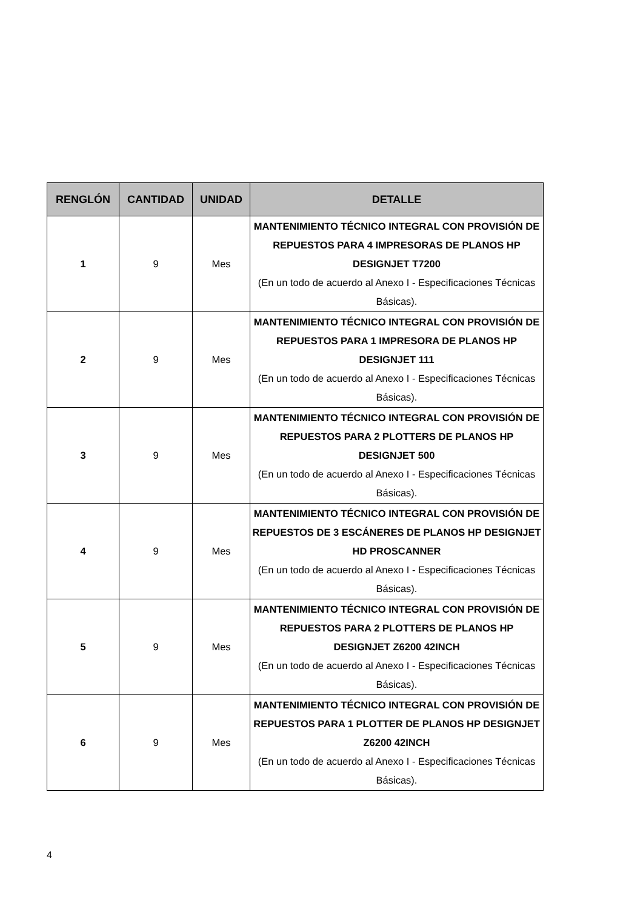| RENGLÓN | CANTIDAD | UNIDAD | DETALLE |
| --- | --- | --- | --- |
| 1 | 9 | Mes | MANTENIMIENTO TÉCNICO INTEGRAL CON PROVISIÓN DE REPUESTOS PARA 4 IMPRESORAS DE PLANOS HP DESIGNJET T7200 (En un todo de acuerdo al Anexo I - Especificaciones Técnicas Básicas). |
| 2 | 9 | Mes | MANTENIMIENTO TÉCNICO INTEGRAL CON PROVISIÓN DE REPUESTOS PARA 1 IMPRESORA DE PLANOS HP DESIGNJET 111 (En un todo de acuerdo al Anexo I - Especificaciones Técnicas Básicas). |
| 3 | 9 | Mes | MANTENIMIENTO TÉCNICO INTEGRAL CON PROVISIÓN DE REPUESTOS PARA 2 PLOTTERS DE PLANOS HP DESIGNJET 500 (En un todo de acuerdo al Anexo I - Especificaciones Técnicas Básicas). |
| 4 | 9 | Mes | MANTENIMIENTO TÉCNICO INTEGRAL CON PROVISIÓN DE REPUESTOS DE 3 ESCÁNERES DE PLANOS HP DESIGNJET HD PROSCANNER (En un todo de acuerdo al Anexo I - Especificaciones Técnicas Básicas). |
| 5 | 9 | Mes | MANTENIMIENTO TÉCNICO INTEGRAL CON PROVISIÓN DE REPUESTOS PARA 2 PLOTTERS DE PLANOS HP DESIGNJET Z6200 42INCH (En un todo de acuerdo al Anexo I - Especificaciones Técnicas Básicas). |
| 6 | 9 | Mes | MANTENIMIENTO TÉCNICO INTEGRAL CON PROVISIÓN DE REPUESTOS PARA 1 PLOTTER DE PLANOS HP DESIGNJET Z6200 42INCH (En un todo de acuerdo al Anexo I - Especificaciones Técnicas Básicas). |
4